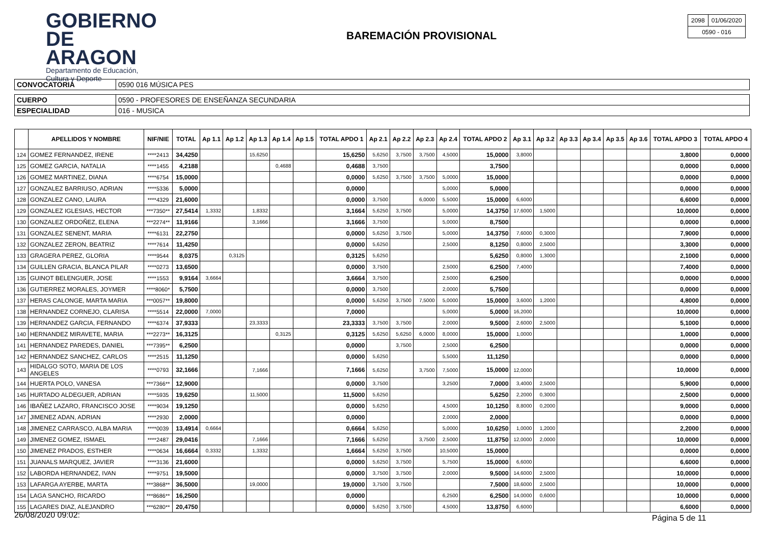GOBIERNO
DE ARAGON
Departamento de Educación,
Cultura y Deporte
BAREMACIÓN PROVISIONAL
| 2098 | 01/06/2020 |
| 0590 - 016 | |
| CONVOCATORIA | 0590 016 MÚSICA PES |
| CUERPO | 0590 - PROFESORES DE ENSEÑANZA SECUNDARIA |
| ESPECIALIDAD | 016 - MUSICA |
| | APELLIDOS Y NOMBRE | NIF/NIE | TOTAL | Ap 1.1 | Ap 1.2 | Ap 1.3 | Ap 1.4 | Ap 1.5 | TOTAL APDO 1 | Ap 2.1 | Ap 2.2 | Ap 2.3 | Ap 2.4 | TOTAL APDO 2 | Ap 3.1 | Ap 3.2 | Ap 3.3 | Ap 3.4 | Ap 3.5 | Ap 3.6 | TOTAL APDO 3 | TOTAL APDO 4 |
| --- | --- | --- | --- | --- | --- | --- | --- | --- | --- | --- | --- | --- | --- | --- | --- | --- | --- | --- | --- | --- | --- | --- |
| 124 | GOMEZ FERNANDEZ, IRENE | ****2413 | 34,4250 | | | 15,6250 | | | 15,6250 | 5,6250 | 3,7500 | 3,7500 | 4,5000 | 15,0000 | 3,8000 | | | | | | 3,8000 | 0,0000 |
| 125 | GOMEZ GARCIA, NATALIA | ****1455 | 4,2188 | | | | 0,4688 | | 0,4688 | 3,7500 | | | | 3,7500 | | | | | | | 0,0000 | 0,0000 |
| 126 | GOMEZ MARTINEZ, DIANA | ****6754 | 15,0000 | | | | | | 0,0000 | 5,6250 | 3,7500 | 3,7500 | 5,0000 | 15,0000 | | | | | | | 0,0000 | 0,0000 |
| 127 | GONZALEZ BARRIUSO, ADRIAN | ****5336 | 5,0000 | | | | | | 0,0000 | | | | 5,0000 | 5,0000 | | | | | | | 0,0000 | 0,0000 |
| 128 | GONZALEZ CANO, LAURA | ****4329 | 21,6000 | | | | | | 0,0000 | 3,7500 | | 6,0000 | 5,5000 | 15,0000 | 6,6000 | | | | | | 6,6000 | 0,0000 |
| 129 | GONZALEZ IGLESIAS, HECTOR | ***7350** | 27,5414 | 1,3332 | | 1,8332 | | | 3,1664 | 5,6250 | 3,7500 | | 5,0000 | 14,3750 | 17,6000 | 1,5000 | | | | | 10,0000 | 0,0000 |
| 130 | GONZALEZ ORDOÑEZ, ELENA | ***2274** | 11,9166 | | | 3,1666 | | | 3,1666 | 3,7500 | | | 5,0000 | 8,7500 | | | | | | | 0,0000 | 0,0000 |
| 131 | GONZALEZ SENENT, MARIA | ****6131 | 22,2750 | | | | | | 0,0000 | 5,6250 | 3,7500 | | 5,0000 | 14,3750 | 7,6000 | 0,3000 | | | | | 7,9000 | 0,0000 |
| 132 | GONZALEZ ZERON, BEATRIZ | ****7614 | 11,4250 | | | | | | 0,0000 | 5,6250 | | | 2,5000 | 8,1250 | 0,8000 | 2,5000 | | | | | 3,3000 | 0,0000 |
| 133 | GRAGERA PEREZ, GLORIA | ****9544 | 8,0375 | | 0,3125 | | | | 0,3125 | 5,6250 | | | | 5,6250 | 0,8000 | 1,3000 | | | | | 2,1000 | 0,0000 |
| 134 | GUILLEN GRACIA, BLANCA PILAR | ****0273 | 13,6500 | | | | | | 0,0000 | 3,7500 | | | 2,5000 | 6,2500 | 7,4000 | | | | | | 7,4000 | 0,0000 |
| 135 | GUINOT BELENGUER, JOSE | ****1553 | 9,9164 | 3,6664 | | | | | 3,6664 | 3,7500 | | | 2,5000 | 6,2500 | | | | | | | 0,0000 | 0,0000 |
| 136 | GUTIERREZ MORALES, JOYMER | ****8060* | 5,7500 | | | | | | 0,0000 | 3,7500 | | | 2,0000 | 5,7500 | | | | | | | 0,0000 | 0,0000 |
| 137 | HERAS CALONGE, MARTA MARIA | ***0057** | 19,8000 | | | | | | 0,0000 | 5,6250 | 3,7500 | 7,5000 | 5,0000 | 15,0000 | 3,6000 | 1,2000 | | | | | 4,8000 | 0,0000 |
| 138 | HERNANDEZ CORNEJO, CLARISA | ****5514 | 22,0000 | 7,0000 | | | | | 7,0000 | | | | 5,0000 | 5,0000 | 16,2000 | | | | | | 10,0000 | 0,0000 |
| 139 | HERNANDEZ GARCIA, FERNANDO | ****6374 | 37,9333 | | | 23,3333 | | | 23,3333 | 3,7500 | 3,7500 | | 2,0000 | 9,5000 | 2,6000 | 2,5000 | | | | | 5,1000 | 0,0000 |
| 140 | HERNANDEZ MIRAVETE, MARIA | ***2273** | 16,3125 | | | | 0,3125 | | 0,3125 | 5,6250 | 5,6250 | 6,0000 | 8,0000 | 15,0000 | 1,0000 | | | | | | 1,0000 | 0,0000 |
| 141 | HERNANDEZ PAREDES, DANIEL | ***7395** | 6,2500 | | | | | | 0,0000 | | 3,7500 | | 2,5000 | 6,2500 | | | | | | | 0,0000 | 0,0000 |
| 142 | HERNANDEZ SANCHEZ, CARLOS | ****2515 | 11,1250 | | | | | | 0,0000 | 5,6250 | | | 5,5000 | 11,1250 | | | | | | | 0,0000 | 0,0000 |
| 143 | HIDALGO SOTO, MARIA DE LOS ANGELES | ****0793 | 32,1666 | | | 7,1666 | | | 7,1666 | 5,6250 | | 3,7500 | 7,5000 | 15,0000 | 12,0000 | | | | | | 10,0000 | 0,0000 |
| 144 | HUERTA POLO, VANESA | ***7366** | 12,9000 | | | | | | 0,0000 | 3,7500 | | | 3,2500 | 7,0000 | 3,4000 | 2,5000 | | | | | 5,9000 | 0,0000 |
| 145 | HURTADO ALDEGUER, ADRIAN | ****5935 | 19,6250 | | | 11,5000 | | | 11,5000 | 5,6250 | | | | 5,6250 | 2,2000 | 0,3000 | | | | | 2,5000 | 0,0000 |
| 146 | IBAÑEZ LAZARO, FRANCISCO JOSE | ****9034 | 19,1250 | | | | | | 0,0000 | 5,6250 | | | 4,5000 | 10,1250 | 8,8000 | 0,2000 | | | | | 9,0000 | 0,0000 |
| 147 | JIMENEZ ADAN, ADRIAN | ****2930 | 2,0000 | | | | | | 0,0000 | | | | 2,0000 | 2,0000 | | | | | | | 0,0000 | 0,0000 |
| 148 | JIMENEZ CARRASCO, ALBA MARIA | ****0039 | 13,4914 | 0,6664 | | | | | 0,6664 | 5,6250 | | | 5,0000 | 10,6250 | 1,0000 | 1,2000 | | | | | 2,2000 | 0,0000 |
| 149 | JIMENEZ GOMEZ, ISMAEL | ****2487 | 29,0416 | | | 7,1666 | | | 7,1666 | 5,6250 | | 3,7500 | 2,5000 | 11,8750 | 12,0000 | 2,0000 | | | | | 10,0000 | 0,0000 |
| 150 | JIMENEZ PRADOS, ESTHER | ****0634 | 16,6664 | 0,3332 | | 1,3332 | | | 1,6664 | 5,6250 | 3,7500 | | 10,5000 | 15,0000 | | | | | | | 0,0000 | 0,0000 |
| 151 | JUANALS MARQUEZ, JAVIER | ****3136 | 21,6000 | | | | | | 0,0000 | 5,6250 | 3,7500 | | 5,7500 | 15,0000 | 6,6000 | | | | | | 6,6000 | 0,0000 |
| 152 | LABORDA HERNANDEZ, IVAN | ****9751 | 19,5000 | | | | | | 0,0000 | 3,7500 | 3,7500 | | 2,0000 | 9,5000 | 14,6000 | 2,5000 | | | | | 10,0000 | 0,0000 |
| 153 | LAFARGA AYERBE, MARTA | ***3868** | 36,5000 | | | 19,0000 | | | 19,0000 | 3,7500 | 3,7500 | | | 7,5000 | 18,6000 | 2,5000 | | | | | 10,0000 | 0,0000 |
| 154 | LAGA SANCHO, RICARDO | ***8686** | 16,2500 | | | | | | 0,0000 | | | | 6,2500 | 6,2500 | 14,0000 | 0,6000 | | | | | 10,0000 | 0,0000 |
| 155 | LAGARES DIAZ, ALEJANDRO | ***6280** | 20,4750 | | | | | | 0,0000 | 5,6250 | 3,7500 | | 4,5000 | 13,8750 | 6,6000 | | | | | | 6,6000 | 0,0000 |
26/08/2020 09:02: Página 5 de 11